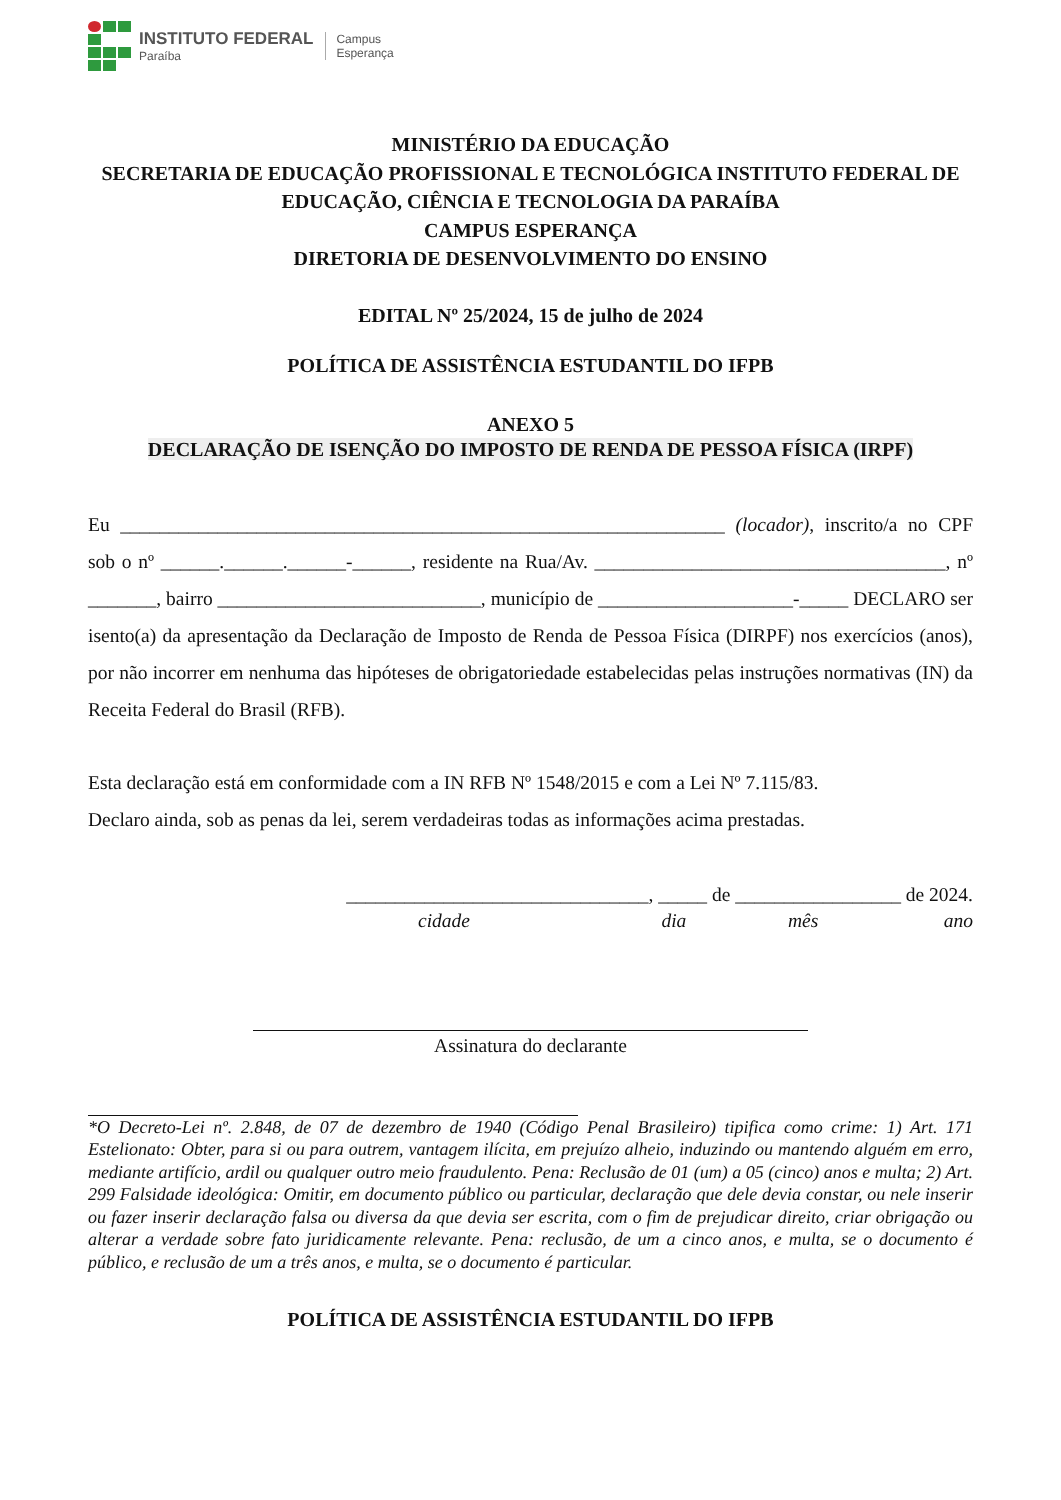INSTITUTO FEDERAL
Paraíba
Campus
Esperança
MINISTÉRIO DA EDUCAÇÃO
SECRETARIA DE EDUCAÇÃO PROFISSIONAL E TECNOLÓGICA INSTITUTO FEDERAL DE EDUCAÇÃO, CIÊNCIA E TECNOLOGIA DA PARAÍBA
CAMPUS ESPERANÇA
DIRETORIA DE DESENVOLVIMENTO DO ENSINO
EDITAL Nº 25/2024, 15 de julho de 2024
POLÍTICA DE ASSISTÊNCIA ESTUDANTIL DO IFPB
ANEXO 5
DECLARAÇÃO DE ISENÇÃO DO IMPOSTO DE RENDA DE PESSOA FÍSICA (IRPF)
Eu ______________________________________________________________ (locador), inscrito/a no CPF sob o nº ______.______.______-______, residente na Rua/Av. ____________________________________, nº _______, bairro ___________________________, município de ____________________-_____ DECLARO ser isento(a) da apresentação da Declaração de Imposto de Renda de Pessoa Física (DIRPF) nos exercícios (anos), por não incorrer em nenhuma das hipóteses de obrigatoriedade estabelecidas pelas instruções normativas (IN) da Receita Federal do Brasil (RFB).
Esta declaração está em conformidade com a IN RFB Nº 1548/2015 e com a Lei Nº 7.115/83.
Declaro ainda, sob as penas da lei, serem verdadeiras todas as informações acima prestadas.
_______________________________, _____ de _________________ de 2024.
cidade dia mês ano
Assinatura do declarante
*O Decreto-Lei nº. 2.848, de 07 de dezembro de 1940 (Código Penal Brasileiro) tipifica como crime: 1) Art. 171 Estelionato: Obter, para si ou para outrem, vantagem ilícita, em prejuízo alheio, induzindo ou mantendo alguém em erro, mediante artifício, ardil ou qualquer outro meio fraudulento. Pena: Reclusão de 01 (um) a 05 (cinco) anos e multa; 2) Art. 299 Falsidade ideológica: Omitir, em documento público ou particular, declaração que dele devia constar, ou nele inserir ou fazer inserir declaração falsa ou diversa da que devia ser escrita, com o fim de prejudicar direito, criar obrigação ou alterar a verdade sobre fato juridicamente relevante. Pena: reclusão, de um a cinco anos, e multa, se o documento é público, e reclusão de um a três anos, e multa, se o documento é particular.
POLÍTICA DE ASSISTÊNCIA ESTUDANTIL DO IFPB